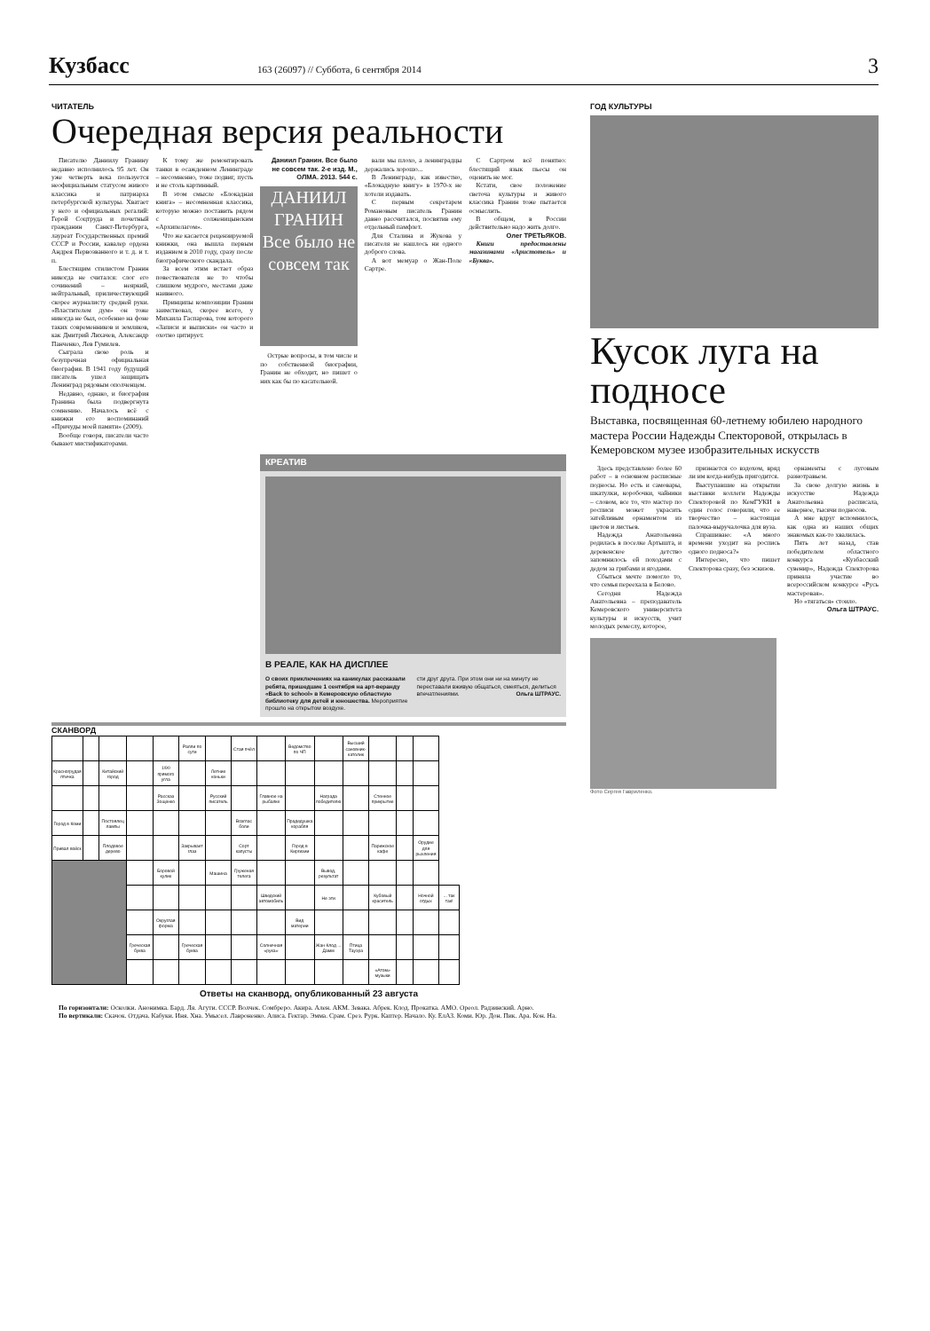Кузбасс 163 (26097) // Суббота, 6 сентября 2014 3
ЧИТАТЕЛЬ
Очередная версия реальности
Писателю Даниилу Гранину недавно исполнилось 95 лет. Он уже четверть века пользуется неофициальным статусом живого классика и патриарха петербургской культуры. Хватает у него и официальных регалий: Герой Соцтруда и почетный гражданин Санкт-Петербурга, лауреат Государственных премий СССР и России, кавалер ордена Андрея Первозванного и т. д. и т. п.
Блестящим стилистом Гранин никогда не считался: слог его сочинений – неяркий, нейтральный, приличествующий скорее журналисту средней руки. «Властителем дум» он тоже никогда не был, особенно на фоне таких современников и земляков, как Дмитрий Лихачев, Александр Панченко, Лев Гумилев.
Сыграла свою роль и безупречная официальная биография. В 1941 году будущий писатель ушел защищать Ленинград рядовым ополченцем.
Недавно, однако, и биография Гранина была подвергнута сомнению. Началось всё с книжки его воспоминаний «Причуды моей памяти» (2009).
Вообще говоря, писатели часто бывают мистификаторами.
К тому же ремонтировать танки в осажденном Ленинграде – несомненно, тоже подвиг, пусть и не столь картинный.
В этом смысле «Блокадная книга» – несомненная классика, которую можно поставить рядом с солженицынским «Архипелагом».
Что же касается рецензируемой книжки, она вышла первым изданием в 2010 году, сразу после биографического скандала.
За всем этим встает образ повествователя не то чтобы слишком мудрого, местами даже наивного.
Принципы композиции Гранин заимствовал, скорее всего, у Михаила Гаспарова, том которого «Записи и выписки» он часто и охотно цитирует.
Даниил Гранин. Все было не совсем так. 2-е изд. М., ОЛМА. 2013. 544 с.
ДАНИИЛ ГРАНИН
Все было не совсем так
Острые вопросы, в том числе и по собственной биографии, Гранин не обходит, но пишет о них как бы по касательной.
вали мы плохо, а ленинградцы держались хорошо...
В Ленинграде, как известно, «Блокадную книгу» в 1970-х не хотели издавать.
С первым секретарем Романовым писатель Гранин давно рассчитался, посвятив ему отдельный памфлет.
Для Сталина и Жукова у писателя не нашлось ни одного доброго слова.
А вот мемуар о Жан-Поле Сартре.
С Сартром всё понятно: блестящий язык пьесы он оценить не мог.
Кстати, свое положение светоча культуры и живого классика Гранин тоже пытается осмыслить.
В общем, в России действительно надо жить долго.
Олег ТРЕТЬЯКОВ.
Книги предоставлены магазинами «Аристотель» и «Буква».
КРЕАТИВ
В РЕАЛЕ, КАК НА ДИСПЛЕЕ
О своих приключениях на каникулах рассказали ребята, пришедшие 1 сентября на арт-веранду «Back to school» в Кемеровскую областную библиотеку для детей и юношества. Мероприятие прошло на открытом воздухе.
сти друг друга. При этом они ни на минуту не переставали вживую общаться, смеяться, делиться впечатлениями. Ольга ШТРАУС.
СКАНВОРД
| | | | | | Ралли по сути | | Стая пчёл | | Ведомство по ЧП | | Высший сановник-католик | | | | |
| Красногрудая птичка | | Китайский город | | 1/90 прямого угла | | Летние коньки | | | | | | | | | |
| | | | | Рассказ Зощенко | | Русский писатель | | Главное на рыбалке | | Награда победителю | | Стенное прикрытие | | | |
| Город в Коми | | Постоялец лампы | | | | | Возглас боли | | Прадедушка корабля | | | | | | |
| Привал войск | | Плодовое дерево | | | Закрывает глаз | | Сорт капусты | | Город в Киргизии | | | Парижское кафе | | Орудие для рыхления | |
| | | | | Боровой кулик | | Машина | Груженая телега | | | Вывод, результат | | | | | |
| | | | | | | | | Шведский автомобиль | | Не эти | | Кубовый краситель | | Ночной отдых | ... так так! |
| | | | | Округлая форма | | | | | Вид материи | | | | | | |
| | | | Греческая буква | | Греческая буква | | | Солнечная «рука» | | Жан Клод ... Дамм | Птица Тауэра | | | | |
| | | | | | | | | | | | | «Атом» музыки | | | |
Ответы на сканворд, опубликованный 23 августа
По горизонтали: Осколки. Анонимка. Бард. Ля. Агути. СССР. Волчек. Сомбреро. Акира. Ален. АКМ. Зевака. Абрек. Клод. Прокатка. АМО. Ореол. Радзинский. Арно.
По вертикали: Скачок. Отдача. Кабуки. Иня. Хна. Умысел. Лавроненко. Алиса. Гектар. Эмма. Срам. Срез. Рурк. Каптер. Начало. Ку. ЕлАЗ. Коми. Юр. Дон. Пик. Ара. Кон. На.
ГОД КУЛЬТУРЫ
Кусок луга на подносе
Выставка, посвященная 60-летнему юбилею народного мастера России Надежды Спекторовой, открылась в Кемеровском музее изобразительных искусств
Здесь представлено более 60 работ – в основном расписные подносы. Но есть и самовары, шкатулки, коробочки, чайники – словом, все то, что мастер по росписи может украсить затейливым орнаментом из цветов и листьев.
Надежда Анатольевна родилась в поселке Артышта, и деревенское детство запомнилось ей походами с дедом за грибами и ягодами.
Сбыться мечте помогло то, что семья переехала в Белово.
Сегодня Надежда Анатольевна – преподаватель Кемеровского университета культуры и искусств, учит молодых ремеслу, которое,
признается со вздохом, вряд ли им когда-нибудь пригодится.
Выступавшие на открытии выставки коллеги Надежды Спекторовой по КемГУКИ в один голос говорили, что ее творчество – настоящая палочка-выручалочка для вуза.
Спрашиваю: «А много времени уходит на роспись одного подноса?»
Интересно, что пишет Спекторова сразу, без эскизов.
орнаменты с луговым разнотравьем.
За свою долгую жизнь в искусстве Надежда Анатольевна расписала, наверное, тысячи подносов.
А мне вдруг вспомнилось, как одна из наших общих знакомых как-то хвалилась.
Пять лет назад, став победителем областного конкурса «Кузбасский сувенир», Надежда Спекторова приняла участие во всероссийском конкурсе «Русь мастеровая».
Но «тягаться» стоило.
Ольга ШТРАУС.
Фото Сергея Гавриленко.